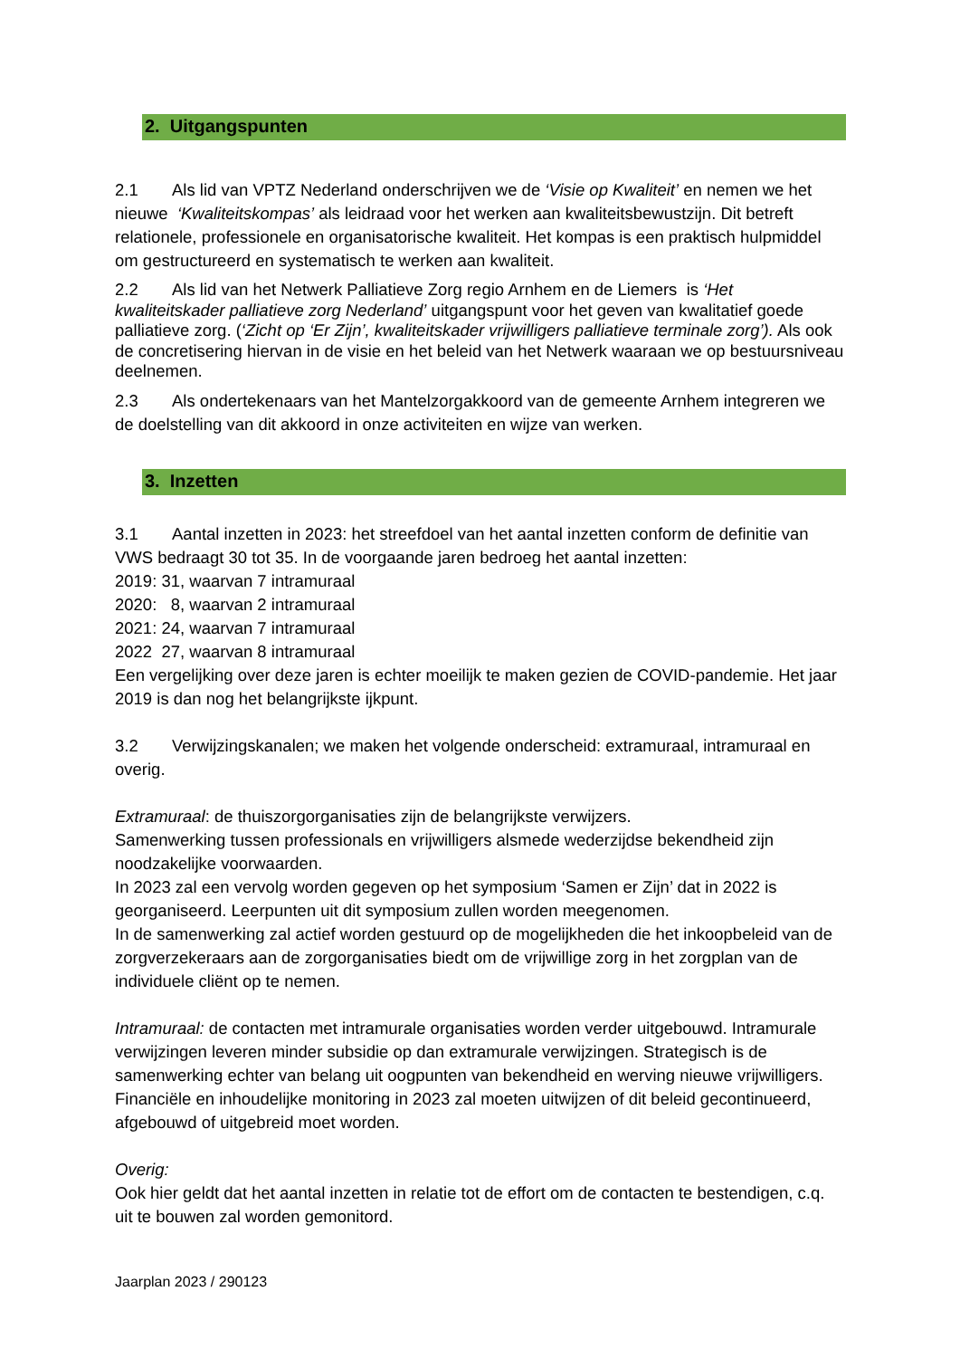2. Uitgangspunten
2.1 Als lid van VPTZ Nederland onderschrijven we de ‘Visie op Kwaliteit’ en nemen we het nieuwe ‘Kwaliteitskompas’ als leidraad voor het werken aan kwaliteitsbewustzijn. Dit betreft relationele, professionele en organisatorische kwaliteit. Het kompas is een praktisch hulpmiddel om gestructureerd en systematisch te werken aan kwaliteit.
2.2 Als lid van het Netwerk Palliatieve Zorg regio Arnhem en de Liemers is ‘Het kwaliteitskader palliatieve zorg Nederland’ uitgangspunt voor het geven van kwalitatief goede palliatieve zorg. (‘Zicht op ‘Er Zijn’, kwaliteitskader vrijwilligers palliatieve terminale zorg’). Als ook de concretisering hiervan in de visie en het beleid van het Netwerk waaraan we op bestuursniveau deelnemen.
2.3 Als ondertekenaars van het Mantelzorgakkoord van de gemeente Arnhem integreren we de doelstelling van dit akkoord in onze activiteiten en wijze van werken.
3. Inzetten
3.1 Aantal inzetten in 2023: het streefdoel van het aantal inzetten conform de definitie van VWS bedraagt 30 tot 35. In de voorgaande jaren bedroeg het aantal inzetten:
2019: 31, waarvan 7 intramuraal
2020: 8, waarvan 2 intramuraal
2021: 24, waarvan 7 intramuraal
2022 27, waarvan 8 intramuraal
Een vergelijking over deze jaren is echter moeilijk te maken gezien de COVID-pandemie. Het jaar 2019 is dan nog het belangrijkste ijkpunt.
3.2 Verwijzingskanalen; we maken het volgende onderscheid: extramuraal, intramuraal en overig.
Extramuraal: de thuiszorgorganisaties zijn de belangrijkste verwijzers.
Samenwerking tussen professionals en vrijwilligers alsmede wederzijdse bekendheid zijn noodzakelijke voorwaarden.
In 2023 zal een vervolg worden gegeven op het symposium ‘Samen er Zijn’ dat in 2022 is georganiseerd. Leerpunten uit dit symposium zullen worden meegenomen.
In de samenwerking zal actief worden gestuurd op de mogelijkheden die het inkoopbeleid van de zorgverzekeraars aan de zorgorganisaties biedt om de vrijwillige zorg in het zorgplan van de individuele cliënt op te nemen.
Intramuraal: de contacten met intramurale organisaties worden verder uitgebouwd. Intramurale verwijzingen leveren minder subsidie op dan extramurale verwijzingen. Strategisch is de samenwerking echter van belang uit oogpunten van bekendheid en werving nieuwe vrijwilligers. Financiële en inhoudelijke monitoring in 2023 zal moeten uitwijzen of dit beleid gecontinueerd, afgebouwd of uitgebreid moet worden.
Overig:
Ook hier geldt dat het aantal inzetten in relatie tot de effort om de contacten te bestendigen, c.q. uit te bouwen zal worden gemonitord.
Jaarplan 2023 / 290123